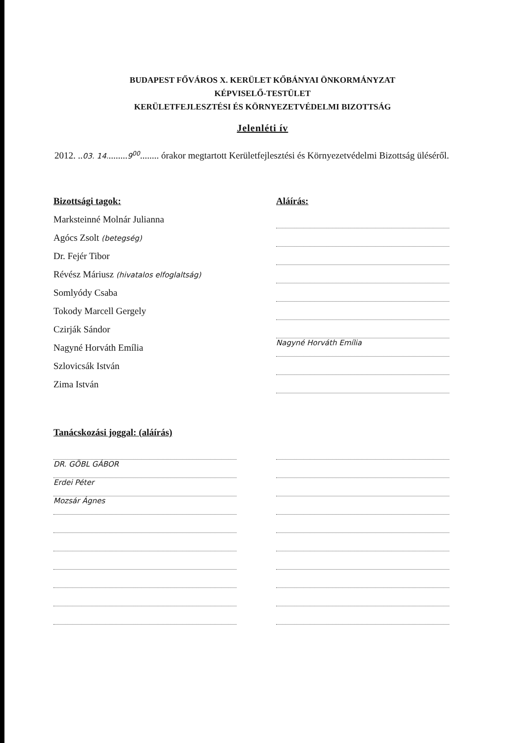BUDAPEST FŐVÁROS X. KERÜLET KŐBÁNYAI ÖNKORMÁNYZAT
KÉPVISELŐ-TESTÜLET
KERÜLETFEJLESZTÉSI ÉS KÖRNYEZETVÉDELMI BIZOTTSÁG
Jelenléti ív
2012. ..03. 14.........9<sup>00</sup>........ órakor megtartott Kerületfejlesztési és Környezetvédelmi Bizottság üléséről.
Bizottsági tagok:
Marksteinné Molnár Julianna
Agócs Zsolt (betegség)
Dr. Fejér Tibor
Révész Máriusz (hivatalos elfoglaltság)
Somlyódy Csaba
Tokody Marcell Gergely
Czirják Sándor
Nagyné Horváth Emília
Szlovicsák István
Zima István
Aláírás:
Nagyné Horváth Emília
Tanácskozási joggal: (aláírás)
DR. GÖBL GÁBOR
Erdei Péter
Mozsár Ágnes